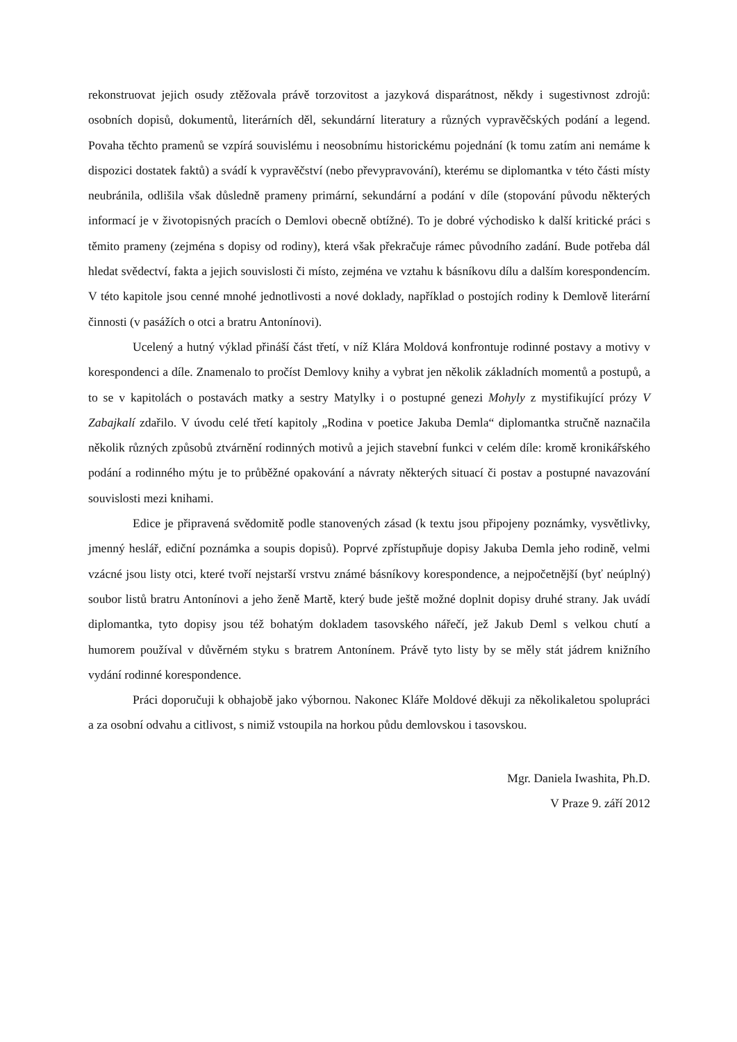rekonstruovat jejich osudy ztěžovala právě torzovitost a jazyková disparátnost, někdy i sugestivnost zdrojů: osobních dopisů, dokumentů, literárních děl, sekundární literatury a různých vypravěčských podání a legend. Povaha těchto pramenů se vzpírá souvislému i neosobnímu historickému pojednání (k tomu zatím ani nemáme k dispozici dostatek faktů) a svádí k vypravěčství (nebo převypravování), kterému se diplomantka v této části místy neubránila, odlišila však důsledně prameny primární, sekundární a podání v díle (stopování původu některých informací je v životopisných pracích o Demlovi obecně obtížné). To je dobré východisko k další kritické práci s těmito prameny (zejména s dopisy od rodiny), která však překračuje rámec původního zadání. Bude potřeba dál hledat svědectví, fakta a jejich souvislosti či místo, zejména ve vztahu k básníkovu dílu a dalším korespondencím. V této kapitole jsou cenné mnohé jednotlivosti a nové doklady, například o postojích rodiny k Demlově literární činnosti (v pasážích o otci a bratru Antonínovi).
Ucelený a hutný výklad přináší část třetí, v níž Klára Moldová konfrontuje rodinné postavy a motivy v korespondenci a díle. Znamenalo to pročíst Demlovy knihy a vybrat jen několik základních momentů a postupů, a to se v kapitolách o postavách matky a sestry Matylky i o postupné genezi Mohyly z mystifikující prózy V Zabajkalí zdařilo. V úvodu celé třetí kapitoly „Rodina v poetice Jakuba Demla“ diplomantka stručně naznačila několik různých způsobů ztvárnění rodinných motivů a jejich stavební funkci v celém díle: kromě kronikářského podání a rodinného mýtu je to průběžné opakování a návraty některých situací či postav a postupné navazování souvislosti mezi knihami.
Edice je připravená svědomitě podle stanovených zásad (k textu jsou připojeny poznámky, vysvětlivky, jmenný heslář, ediční poznámka a soupis dopisů). Poprvé zpřístupňuje dopisy Jakuba Demla jeho rodině, velmi vzácné jsou listy otci, které tvoří nejstarší vrstvu známé básníkovy korespondence, a nejpočetnější (byť neúplný) soubor listů bratru Antonínovi a jeho ženě Martě, který bude ještě možné doplnit dopisy druhé strany. Jak uvádí diplomantka, tyto dopisy jsou též bohatým dokladem tasovského nářečí, jež Jakub Deml s velkou chutí a humorem používal v důvěrném styku s bratrem Antonínem. Právě tyto listy by se měly stát jádrem knižního vydání rodinné korespondence.
Práci doporučuji k obhajobě jako výbornou. Nakonec Kláře Moldové děkuji za několikaletou spolupráci a za osobní odvahu a citlivost, s nimiž vstoupila na horkou půdu demlovskou i tasovskou.
Mgr. Daniela Iwashita, Ph.D.
V Praze 9. září 2012